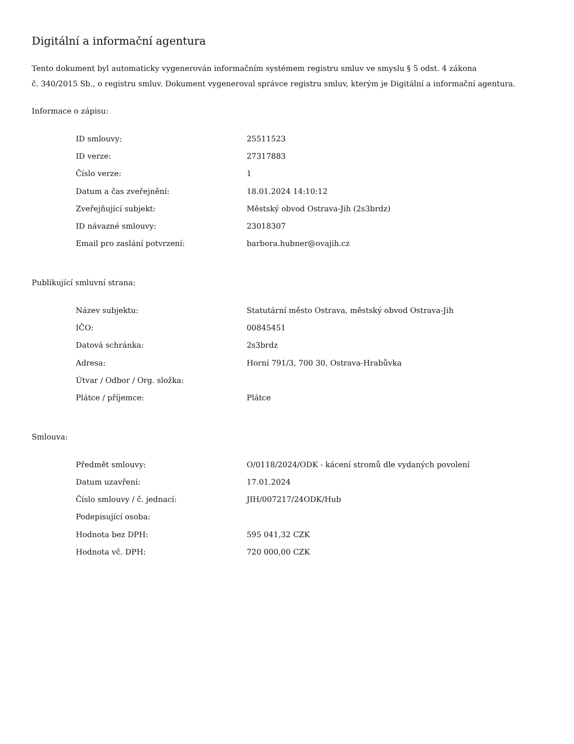Digitální a informační agentura
Tento dokument byl automaticky vygenerován informačním systémem registru smluv ve smyslu § 5 odst. 4 zákona
č. 340/2015 Sb., o registru smluv. Dokument vygeneroval správce registru smluv, kterým je Digitální a informační agentura.
Informace o zápisu:
| ID smlouvy: | 25511523 |
| ID verze: | 27317883 |
| Číslo verze: | 1 |
| Datum a čas zveřejnění: | 18.01.2024 14:10:12 |
| Zveřejňující subjekt: | Městský obvod Ostrava-Jih (2s3brdz) |
| ID návazné smlouvy: | 23018307 |
| Email pro zaslání potvrzení: | barbora.hubner@ovajih.cz |
Publikující smluvní strana:
| Název subjektu: | Statutární město Ostrava, městský obvod Ostrava-Jih |
| IČO: | 00845451 |
| Datová schránka: | 2s3brdz |
| Adresa: | Horní 791/3, 700 30, Ostrava-Hrabůvka |
| Útvar / Odbor / Org. složka: | |
| Plátce / příjemce: | Plátce |
Smlouva:
| Předmět smlouvy: | O/0118/2024/ODK - kácení stromů dle vydaných povolení |
| Datum uzavření: | 17.01.2024 |
| Číslo smlouvy / č. jednací: | JIH/007217/24ODK/Hub |
| Podepisující osoba: | |
| Hodnota bez DPH: | 595 041,32 CZK |
| Hodnota vč. DPH: | 720 000,00 CZK |